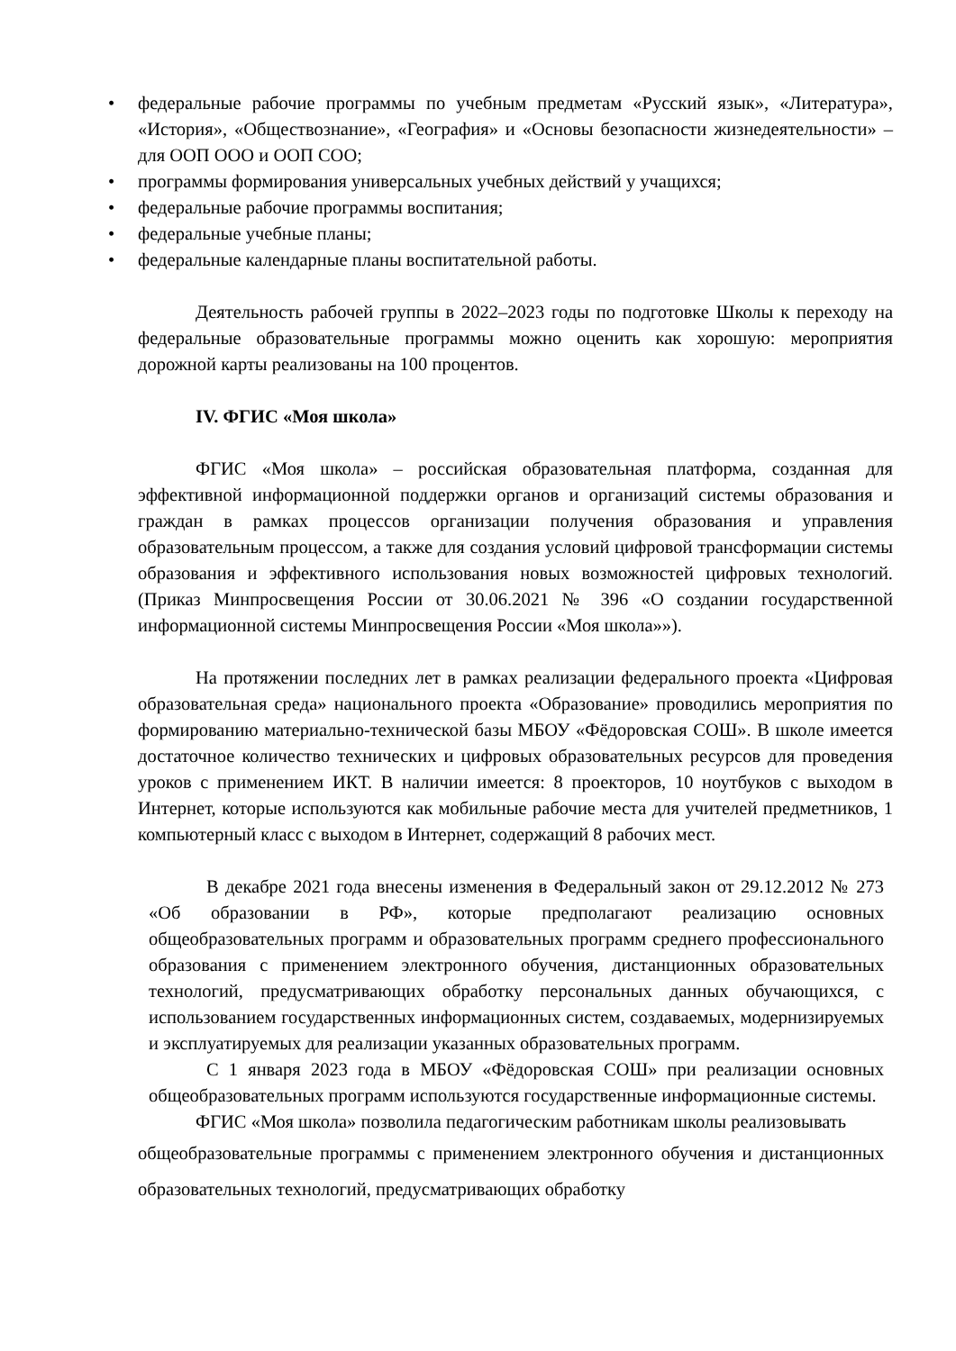• федеральные рабочие программы по учебным предметам «Русский язык», «Литература», «История», «Обществознание», «География» и «Основы безопасности жизнедеятельности» – для ООП ООО и ООП СОО;
• программы формирования универсальных учебных действий у учащихся;
• федеральные рабочие программы воспитания;
• федеральные учебные планы;
• федеральные календарные планы воспитательной работы.
Деятельность рабочей группы в 2022–2023 годы по подготовке Школы к переходу на федеральные образовательные программы можно оценить как хорошую: мероприятия дорожной карты реализованы на 100 процентов.
IV. ФГИС «Моя школа»
ФГИС «Моя школа» – российская образовательная платформа, созданная для эффективной информационной поддержки органов и организаций системы образования и граждан в рамках процессов организации получения образования и управления образовательным процессом, а также для создания условий цифровой трансформации системы образования и эффективного использования новых возможностей цифровых технологий. (Приказ Минпросвещения России от 30.06.2021 № 396 «О создании государственной информационной системы Минпросвещения России «Моя школа»»).
На протяжении последних лет в рамках реализации федерального проекта «Цифровая образовательная среда» национального проекта «Образование» проводились мероприятия по формированию материально-технической базы МБОУ «Фёдоровская СОШ». В школе имеется достаточное количество технических и цифровых образовательных ресурсов для проведения уроков с применением ИКТ. В наличии имеется: 8 проекторов, 10 ноутбуков с выходом в Интернет, которые используются как мобильные рабочие места для учителей предметников, 1 компьютерный класс с выходом в Интернет, содержащий 8 рабочих мест.
В декабре 2021 года внесены изменения в Федеральный закон от 29.12.2012 № 273 «Об образовании в РФ», которые предполагают реализацию основных общеобразовательных программ и образовательных программ среднего профессионального образования с применением электронного обучения, дистанционных образовательных технологий, предусматривающих обработку персональных данных обучающихся, с использованием государственных информационных систем, создаваемых, модернизируемых и эксплуатируемых для реализации указанных образовательных программ.
С 1 января 2023 года в МБОУ «Фёдоровская СОШ» при реализации основных общеобразовательных программ используются государственные информационные системы.
ФГИС «Моя школа» позволила педагогическим работникам школы реализовывать
общеобразовательные программы с применением электронного обучения и дистанционных образовательных технологий, предусматривающих обработку